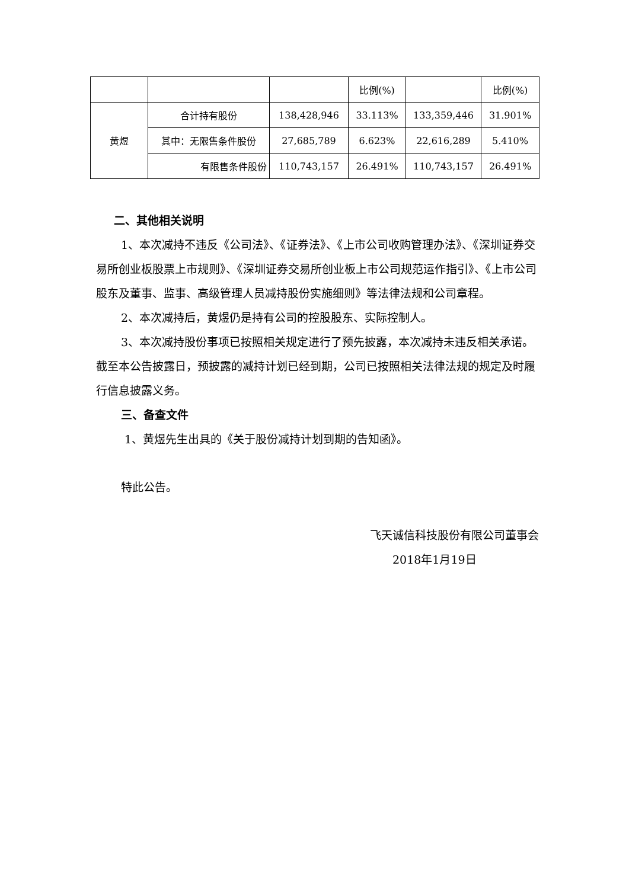| | | | 比例(%) | | 比例(%) |
| --- | --- | --- | --- | --- | --- |
| 黄煜 | 合计持有股份 | 138,428,946 | 33.113% | 133,359,446 | 31.901% |
| | 其中：无限售条件股份 | 27,685,789 | 6.623% | 22,616,289 | 5.410% |
| | 有限售条件股份 | 110,743,157 | 26.491% | 110,743,157 | 26.491% |
二、其他相关说明
1、本次减持不违反《公司法》、《证券法》、《上市公司收购管理办法》、《深圳证券交易所创业板股票上市规则》、《深圳证券交易所创业板上市公司规范运作指引》、《上市公司股东及董事、监事、高级管理人员减持股份实施细则》等法律法规和公司章程。
2、本次减持后，黄煜仍是持有公司的控股股东、实际控制人。
3、本次减持股份事项已按照相关规定进行了预先披露，本次减持未违反相关承诺。截至本公告披露日，预披露的减持计划已经到期，公司已按照相关法律法规的规定及时履行信息披露义务。
三、备查文件
1、黄煜先生出具的《关于股份减持计划到期的告知函》。
特此公告。
飞天诚信科技股份有限公司董事会
2018年1月19日